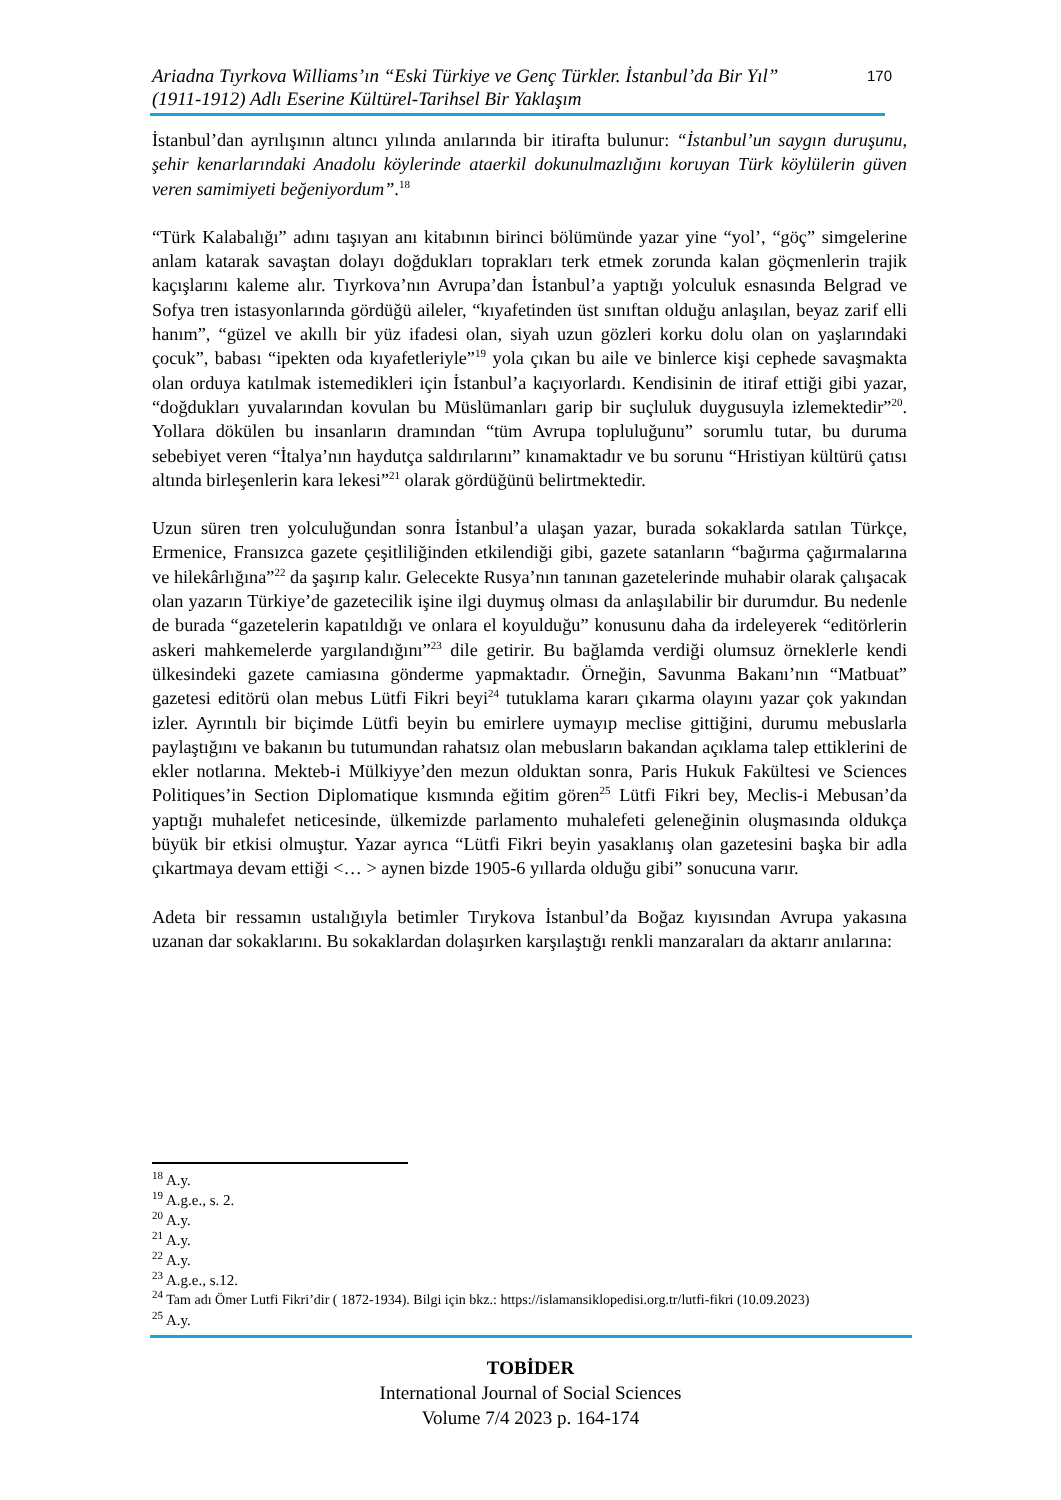Ariadna Tıyrkova Williams’ın “Eski Türkiye ve Genç Türkler. İstanbul’da Bir Yıl”
(1911-1912) Adlı Eserine Kültürel-Tarihsel Bir Yaklaşım
170
İstanbul’dan ayrılışının altıncı yılında anılarında bir itirafta bulunur: “İstanbul’un saygın duruşunu, şehir kenarlarındaki Anadolu köylerinde ataerkil dokunulmazlığını koruyan Türk köylülerin güven veren samimiyeti beğeniyordum”.<sup>18</sup>
“Türk Kalabalığı” adını taşıyan anı kitabının birinci bölümünde yazar yine “yol’, “göç” simgelerine anlam katarak savaştan dolayı doğdukları toprakları terk etmek zorunda kalan göçmenlerin trajik kaçışlarını kaleme alır. Tıyrkova’nın Avrupa’dan İstanbul’a yaptığı yolculuk esnasında Belgrad ve Sofya tren istasyonlarında gördüğü aileler, “kıyafetinden üst sınıftan olduğu anlaşılan, beyaz zarif elli hanım”, “güzel ve akıllı bir yüz ifadesi olan, siyah uzun gözleri korku dolu olan on yaşlarındaki çocuk”, babası “ipekten oda kıyafetleriyle”<sup>19</sup> yola çıkan bu aile ve binlerce kişi cephede savaşmakta olan orduya katılmak istemedikleri için İstanbul’a kaçıyorlardı. Kendisinin de itiraf ettiği gibi yazar, “doğdukları yuvalarından kovulan bu Müslümanları garip bir suçluluk duygusuyla izlemektedir”<sup>20</sup>. Yollara dökülen bu insanların dramından “tüm Avrupa topluluğunu” sorumlu tutar, bu duruma sebebiyet veren “İtalya’nın haydutça saldırılarını” kınamaktadır ve bu sorunu “Hristiyan kültürü çatısı altında birleşenlerin kara lekesi”<sup>21</sup> olarak gördüğünü belirtmektedir.
Uzun süren tren yolculuğundan sonra İstanbul’a ulaşan yazar, burada sokaklarda satılan Türkçe, Ermenice, Fransızca gazete çeşitliliğinden etkilendiği gibi, gazete satanların “bağırma çağırmalarına ve hilekârlığına”<sup>22</sup> da şaşırıp kalır. Gelecekte Rusya’nın tanınan gazetelerinde muhabir olarak çalışacak olan yazarın Türkiye’de gazetecilik işine ilgi duymuş olması da anlaşılabilir bir durumdur. Bu nedenle de burada “gazetelerin kapatıldığı ve onlara el koyulduğu” konusunu daha da irdeleyerek “editörlerin askeri mahkemelerde yargılandığını”<sup>23</sup> dile getirir. Bu bağlamda verdiği olumsuz örneklerle kendi ülkesindeki gazete camiasına gönderme yapmaktadır. Örneğin, Savunma Bakanı’nın “Matbuat” gazetesi editörü olan mebus Lütfi Fikri beyi<sup>24</sup> tutuklama kararı çıkarma olayını yazar çok yakından izler. Ayrıntılı bir biçimde Lütfi beyin bu emirlere uymayıp meclise gittiğini, durumu mebuslarla paylaştığını ve bakanın bu tutumundan rahatsız olan mebusların bakandan açıklama talep ettiklerini de ekler notlarına. Mekteb-i Mülkiyye’den mezun olduktan sonra, Paris Hukuk Fakültesi ve Sciences Politiques’in Section Diplomatique kısmında eğitim gören<sup>25</sup> Lütfi Fikri bey, Meclis-i Mebusan’da yaptığı muhalefet neticesinde, ülkemizde parlamento muhalefeti geleneğinin oluşmasında oldukça büyük bir etkisi olmuştur. Yazar ayrıca “Lütfi Fikri beyin yasaklanış olan gazetesini başka bir adla çıkartmaya devam ettiği <… > aynen bizde 1905-6 yıllarda olduğu gibi” sonucuna varır.
Adeta bir ressamın ustalığıyla betimler Tırykova İstanbul’da Boğaz kıyısından Avrupa yakasına uzanan dar sokaklarını. Bu sokaklardan dolaşırken karşılaştığı renkli manzaraları da aktarır anılarına:
<sup>18</sup> A.y.
<sup>19</sup> A.g.e., s. 2.
<sup>20</sup> A.y.
<sup>21</sup> A.y.
<sup>22</sup> A.y.
<sup>23</sup> A.g.e., s.12.
<sup>24</sup> Tam adı Ömer Lutfi Fikri’dir ( 1872-1934). Bilgi için bkz.: https://islamansiklopedisi.org.tr/lutfi-fikri (10.09.2023)
<sup>25</sup> A.y.
TOBİDER
International Journal of Social Sciences
Volume 7/4 2023 p. 164-174